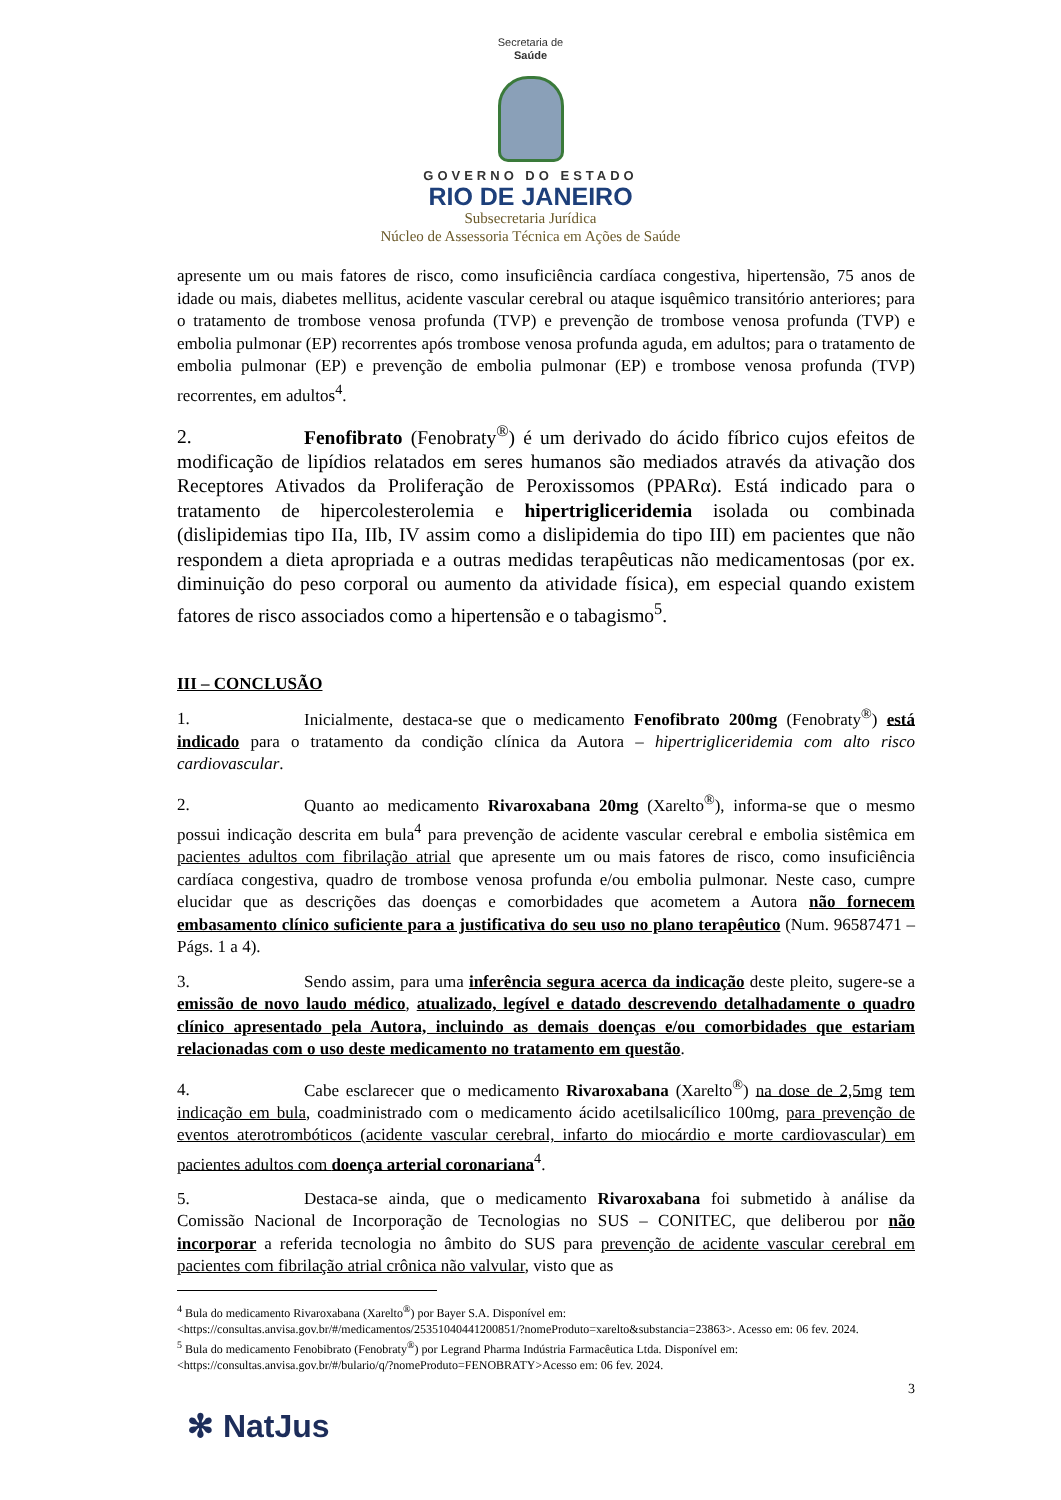Secretaria de
Saúde
GOVERNO DO ESTADO
RIO DE JANEIRO
Subsecretaria Jurídica
Núcleo de Assessoria Técnica em Ações de Saúde
apresente um ou mais fatores de risco, como insuficiência cardíaca congestiva, hipertensão, 75 anos de idade ou mais, diabetes mellitus, acidente vascular cerebral ou ataque isquêmico transitório anteriores; para o tratamento de trombose venosa profunda (TVP) e prevenção de trombose venosa profunda (TVP) e embolia pulmonar (EP) recorrentes após trombose venosa profunda aguda, em adultos; para o tratamento de embolia pulmonar (EP) e prevenção de embolia pulmonar (EP) e trombose venosa profunda (TVP) recorrentes, em adultos<sup>4</sup>.
2. Fenofibrato (Fenobraty<sup>®</sup>) é um derivado do ácido fíbrico cujos efeitos de modificação de lipídios relatados em seres humanos são mediados através da ativação dos Receptores Ativados da Proliferação de Peroxissomos (PPARα). Está indicado para o tratamento de hipercolesterolemia e hipertrigliceridemia isolada ou combinada (dislipidemias tipo IIa, IIb, IV assim como a dislipidemia do tipo III) em pacientes que não respondem a dieta apropriada e a outras medidas terapêuticas não medicamentosas (por ex. diminuição do peso corporal ou aumento da atividade física), em especial quando existem fatores de risco associados como a hipertensão e o tabagismo<sup>5</sup>.
III – CONCLUSÃO
1. Inicialmente, destaca-se que o medicamento Fenofibrato 200mg (Fenobraty<sup>®</sup>) está indicado para o tratamento da condição clínica da Autora – hipertrigliceridemia com alto risco cardiovascular.
2. Quanto ao medicamento Rivaroxabana 20mg (Xarelto<sup>®</sup>), informa-se que o mesmo possui indicação descrita em bula<sup>4</sup> para prevenção de acidente vascular cerebral e embolia sistêmica em pacientes adultos com fibrilação atrial que apresente um ou mais fatores de risco, como insuficiência cardíaca congestiva, quadro de trombose venosa profunda e/ou embolia pulmonar. Neste caso, cumpre elucidar que as descrições das doenças e comorbidades que acometem a Autora não fornecem embasamento clínico suficiente para a justificativa do seu uso no plano terapêutico (Num. 96587471 – Págs. 1 a 4).
3. Sendo assim, para uma inferência segura acerca da indicação deste pleito, sugere-se a emissão de novo laudo médico, atualizado, legível e datado descrevendo detalhadamente o quadro clínico apresentado pela Autora, incluindo as demais doenças e/ou comorbidades que estariam relacionadas com o uso deste medicamento no tratamento em questão.
4. Cabe esclarecer que o medicamento Rivaroxabana (Xarelto<sup>®</sup>) na dose de 2,5mg tem indicação em bula, coadministrado com o medicamento ácido acetilsalicílico 100mg, para prevenção de eventos aterotrombóticos (acidente vascular cerebral, infarto do miocárdio e morte cardiovascular) em pacientes adultos com doença arterial coronariana<sup>4</sup>.
5. Destaca-se ainda, que o medicamento Rivaroxabana foi submetido à análise da Comissão Nacional de Incorporação de Tecnologias no SUS – CONITEC, que deliberou por não incorporar a referida tecnologia no âmbito do SUS para prevenção de acidente vascular cerebral em pacientes com fibrilação atrial crônica não valvular, visto que as
<sup>4</sup> Bula do medicamento Rivaroxabana (Xarelto<sup>®</sup>) por Bayer S.A. Disponível em: <https://consultas.anvisa.gov.br/#/medicamentos/25351040441200851/?nomeProduto=xarelto&substancia=23863>. Acesso em: 06 fev. 2024.
<sup>5</sup> Bula do medicamento Fenobibrato (Fenobraty<sup>®</sup>) por Legrand Pharma Indústria Farmacêutica Ltda. Disponível em: <https://consultas.anvisa.gov.br/#/bulario/q/?nomeProduto=FENOBRATY>Acesso em: 06 fev. 2024.
3
✻ NatJus